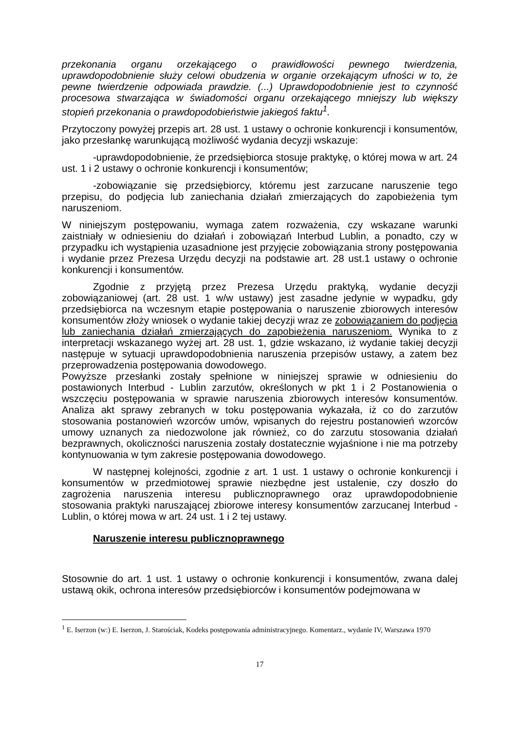przekonania organu orzekającego o prawidłowości pewnego twierdzenia, uprawdopodobnienie służy celowi obudzenia w organie orzekającym ufności w to, że pewne twierdzenie odpowiada prawdzie. (...) Uprawdopodobnienie jest to czynność procesowa stwarzająca w świadomości organu orzekającego mniejszy lub większy stopień przekonania o prawdopodobieństwie jakiegoś faktu<sup>1</sup>.
Przytoczony powyżej przepis art. 28 ust. 1 ustawy o ochronie konkurencji i konsumentów, jako przesłankę warunkującą możliwość wydania decyzji wskazuje:
-uprawdopodobnienie, że przedsiębiorca stosuje praktykę, o której mowa w art. 24 ust. 1 i 2 ustawy o ochronie konkurencji i konsumentów;
-zobowiązanie się przedsiębiorcy, któremu jest zarzucane naruszenie tego przepisu, do podjęcia lub zaniechania działań zmierzających do zapobieżenia tym naruszeniom.
W niniejszym postępowaniu, wymaga zatem rozważenia, czy wskazane warunki zaistniały w odniesieniu do działań i zobowiązań Interbud Lublin, a ponadto, czy w przypadku ich wystąpienia uzasadnione jest przyjęcie zobowiązania strony postępowania i wydanie przez Prezesa Urzędu decyzji na podstawie art. 28 ust.1 ustawy o ochronie konkurencji i konsumentów.
Zgodnie z przyjętą przez Prezesa Urzędu praktyką, wydanie decyzji zobowiązaniowej (art. 28 ust. 1 w/w ustawy) jest zasadne jedynie w wypadku, gdy przedsiębiorca na wczesnym etapie postępowania o naruszenie zbiorowych interesów konsumentów złoży wniosek o wydanie takiej decyzji wraz ze zobowiązaniem do podjęcia lub zaniechania działań zmierzających do zapobieżenia naruszeniom. Wynika to z interpretacji wskazanego wyżej art. 28 ust. 1, gdzie wskazano, iż wydanie takiej decyzji następuje w sytuacji uprawdopodobnienia naruszenia przepisów ustawy, a zatem bez przeprowadzenia postępowania dowodowego.
Powyższe przesłanki zostały spełnione w niniejszej sprawie w odniesieniu do postawionych Interbud - Lublin zarzutów, określonych w pkt 1 i 2 Postanowienia o wszczęciu postępowania w sprawie naruszenia zbiorowych interesów konsumentów. Analiza akt sprawy zebranych w toku postępowania wykazała, iż co do zarzutów stosowania postanowień wzorców umów, wpisanych do rejestru postanowień wzorców umowy uznanych za niedozwolone jak również, co do zarzutu stosowania działań bezprawnych, okoliczności naruszenia zostały dostatecznie wyjaśnione i nie ma potrzeby kontynuowania w tym zakresie postępowania dowodowego.
W następnej kolejności, zgodnie z art. 1 ust. 1 ustawy o ochronie konkurencji i konsumentów w przedmiotowej sprawie niezbędne jest ustalenie, czy doszło do zagrożenia naruszenia interesu publicznoprawnego oraz uprawdopodobnienie stosowania praktyki naruszającej zbiorowe interesy konsumentów zarzucanej Interbud - Lublin, o której mowa w art. 24 ust. 1 i 2 tej ustawy.
Naruszenie interesu publicznoprawnego
Stosownie do art. 1 ust. 1 ustawy o ochronie konkurencji i konsumentów, zwana dalej ustawą okik, ochrona interesów przedsiębiorców i konsumentów podejmowana w
<sup>1</sup> E. Iserzon (w:) E. Iserzon, J. Starościak, Kodeks postępowania administracyjnego. Komentarz., wydanie IV, Warszawa 1970
17